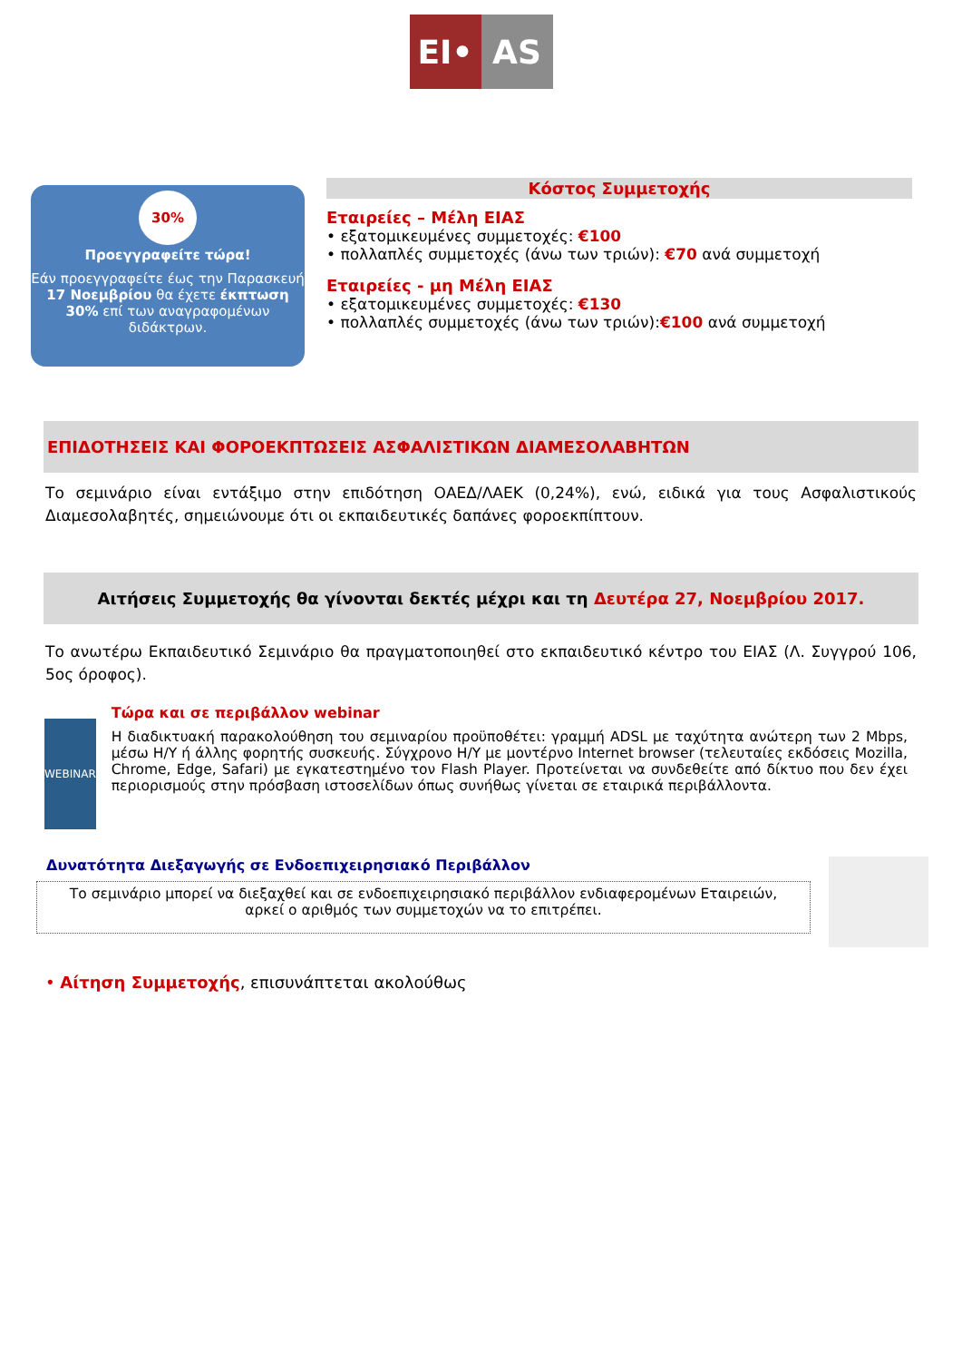EI• AS
30%
Προεγγραφείτε τώρα!
Εάν προεγγραφείτε έως την Παρασκευή 17 Νοεμβρίου θα έχετε έκπτωση 30% επί των αναγραφομένων διδάκτρων.
Κόστος Συμμετοχής
Εταιρείες – Μέλη ΕΙΑΣ
• εξατομικευμένες συμμετοχές: €100
• πολλαπλές συμμετοχές (άνω των τριών): €70 ανά συμμετοχή
Εταιρείες - μη Μέλη ΕΙΑΣ
• εξατομικευμένες συμμετοχές: €130
• πολλαπλές συμμετοχές (άνω των τριών):€100 ανά συμμετοχή
ΕΠΙΔΟΤΗΣΕΙΣ ΚΑΙ ΦΟΡΟΕΚΠΤΩΣΕΙΣ ΑΣΦΑΛΙΣΤΙΚΩΝ ΔΙΑΜΕΣΟΛΑΒΗΤΩΝ
Το σεμινάριο είναι εντάξιμο στην επιδότηση ΟΑΕΔ/ΛΑΕΚ (0,24%), ενώ, ειδικά για τους Ασφαλιστικούς Διαμεσολαβητές, σημειώνουμε ότι οι εκπαιδευτικές δαπάνες φοροεκπίπτουν.
Αιτήσεις Συμμετοχής θα γίνονται δεκτές μέχρι και τη Δευτέρα 27, Νοεμβρίου 2017.
Το ανωτέρω Εκπαιδευτικό Σεμινάριο θα πραγματοποιηθεί στο εκπαιδευτικό κέντρο του ΕΙΑΣ (Λ. Συγγρού 106, 5ος όροφος).
WEBINAR
Τώρα και σε περιβάλλον webinar
Η διαδικτυακή παρακολούθηση του σεμιναρίου προϋποθέτει: γραμμή ADSL με ταχύτητα ανώτερη των 2 Mbps, μέσω Η/Υ ή άλλης φορητής συσκευής. Σύγχρονο Η/Υ με μοντέρνο Internet browser (τελευταίες εκδόσεις Mozilla, Chrome, Edge, Safari) με εγκατεστημένο τον Flash Player. Προτείνεται να συνδεθείτε από δίκτυο που δεν έχει περιορισμούς στην πρόσβαση ιστοσελίδων όπως συνήθως γίνεται σε εταιρικά περιβάλλοντα.
Δυνατότητα Διεξαγωγής σε Ενδοεπιχειρησιακό Περιβάλλον
Το σεμινάριο μπορεί να διεξαχθεί και σε ενδοεπιχειρησιακό περιβάλλον ενδιαφερομένων Εταιρειών, αρκεί ο αριθμός των συμμετοχών να το επιτρέπει.
• Αίτηση Συμμετοχής, επισυνάπτεται ακολούθως